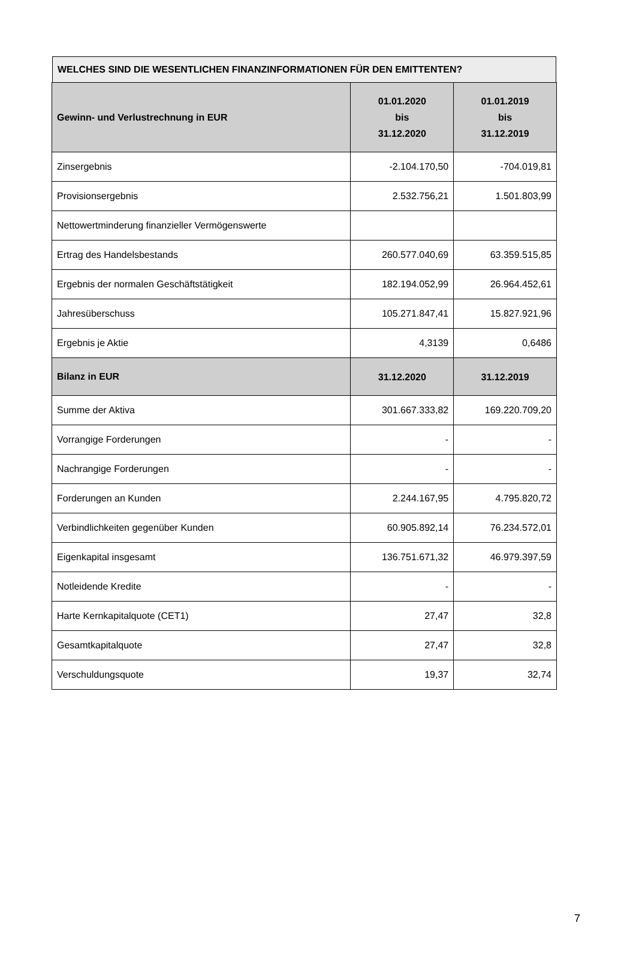WELCHES SIND DIE WESENTLICHEN FINANZINFORMATIONEN FÜR DEN EMITTENTEN?
| Gewinn- und Verlustrechnung in EUR | 01.01.2020 bis 31.12.2020 | 01.01.2019 bis 31.12.2019 |
| --- | --- | --- |
| Zinsergebnis | -2.104.170,50 | -704.019,81 |
| Provisionsergebnis | 2.532.756,21 | 1.501.803,99 |
| Nettowertminderung finanzieller Vermögenswerte | | |
| Ertrag des Handelsbestands | 260.577.040,69 | 63.359.515,85 |
| Ergebnis der normalen Geschäftstätigkeit | 182.194.052,99 | 26.964.452,61 |
| Jahresüberschuss | 105.271.847,41 | 15.827.921,96 |
| Ergebnis je Aktie | 4,3139 | 0,6486 |
| Bilanz in EUR | 31.12.2020 | 31.12.2019 |
| Summe der Aktiva | 301.667.333,82 | 169.220.709,20 |
| Vorrangige Forderungen | - | - |
| Nachrangige Forderungen | - | - |
| Forderungen an Kunden | 2.244.167,95 | 4.795.820,72 |
| Verbindlichkeiten gegenüber Kunden | 60.905.892,14 | 76.234.572,01 |
| Eigenkapital insgesamt | 136.751.671,32 | 46.979.397,59 |
| Notleidende Kredite | - | - |
| Harte Kernkapitalquote (CET1) | 27,47 | 32,8 |
| Gesamtkapitalquote | 27,47 | 32,8 |
| Verschuldungsquote | 19,37 | 32,74 |
7